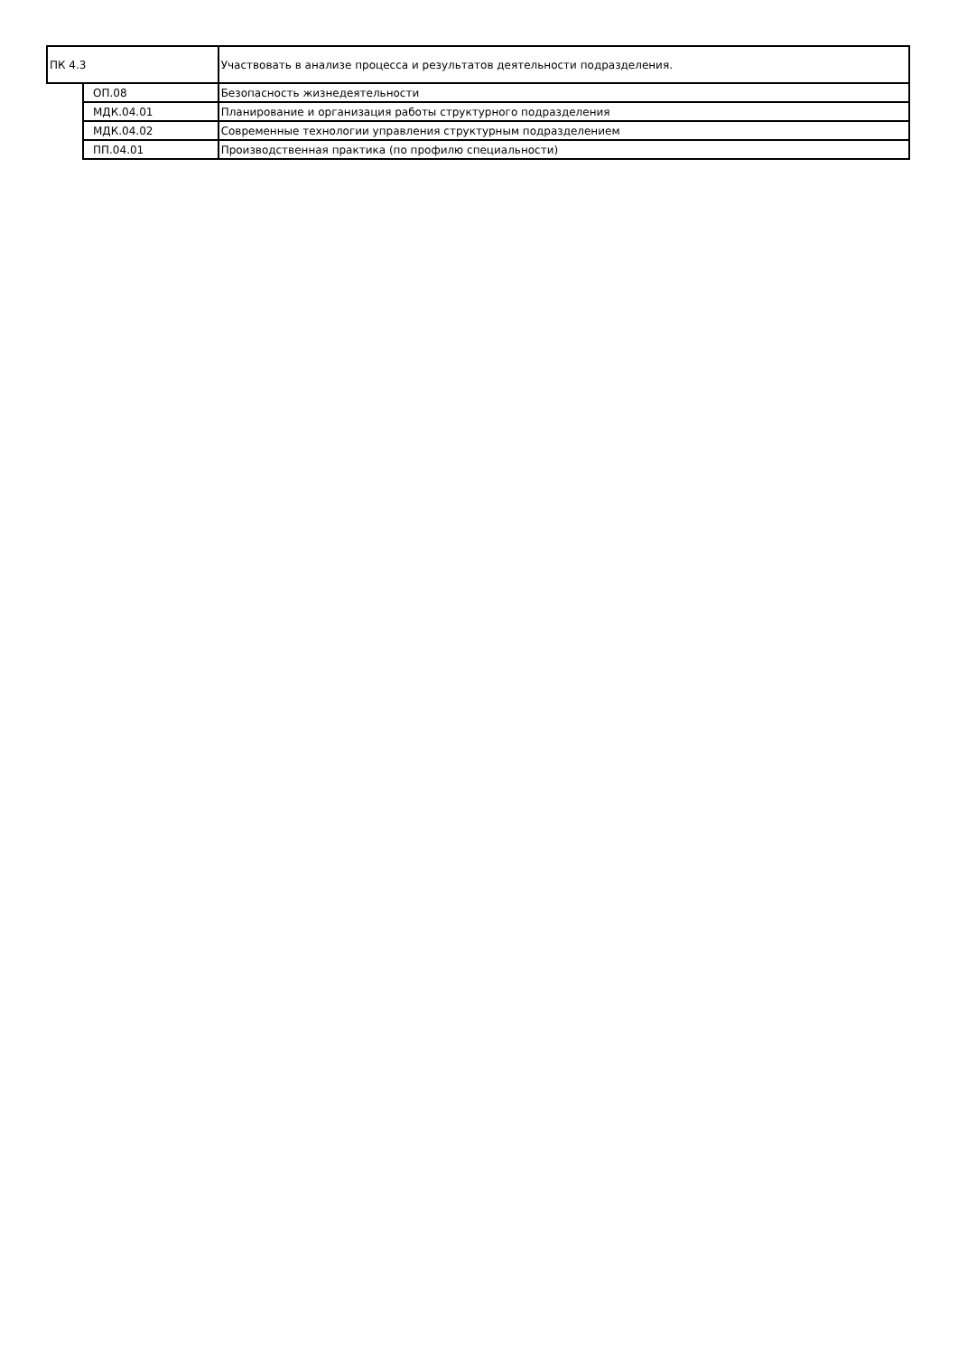| ПК 4.3 | | Участвовать в анализе процесса и результатов деятельности подразделения. |
| | ОП.08 | Безопасность жизнедеятельности |
| | МДК.04.01 | Планирование и организация работы структурного подразделения |
| | МДК.04.02 | Современные технологии управления структурным подразделением |
| | ПП.04.01 | Производственная практика (по профилю специальности) |